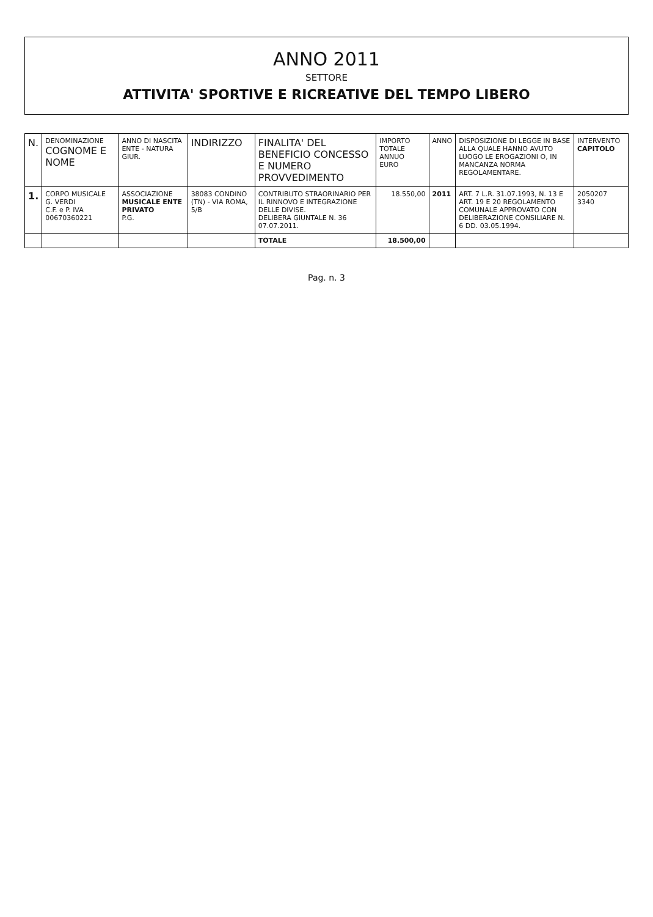ANNO 2011
SETTORE
ATTIVITA' SPORTIVE E RICREATIVE DEL TEMPO LIBERO
| N. | DENOMINAZIONE COGNOME E NOME | ANNO DI NASCITA ENTE - NATURA GIUR. | INDIRIZZO | FINALITA' DEL BENEFICIO CONCESSO E NUMERO PROVVEDIMENTO | IMPORTO TOTALE ANNUO EURO | ANNO | DISPOSIZIONE DI LEGGE IN BASE ALLA QUALE HANNO AVUTO LUOGO LE EROGAZIONI O, IN MANCANZA NORMA REGOLAMENTARE. | INTERVENTO CAPITOLO |
| --- | --- | --- | --- | --- | --- | --- | --- | --- |
| 1. | CORPO MUSICALE G. VERDI C.F. e P. IVA 00670360221 | ASSOCIAZIONE MUSICALE ENTE PRIVATO P.G. | 38083 CONDINO (TN) - VIA ROMA, 5/B | CONTRIBUTO STRAORINARIO PER IL RINNOVO E INTEGRAZIONE DELLE DIVISE. DELIBERA GIUNTALE N. 36 07.07.2011. | 18.550,00 | 2011 | ART. 7 L.R. 31.07.1993, N. 13 E ART. 19 E 20 REGOLAMENTO COMUNALE APPROVATO CON DELIBERAZIONE CONSILIARE N. 6 DD. 03.05.1994. | 2050207 3340 |
| | | | | TOTALE | 18.500,00 | | | |
Pag. n. 3